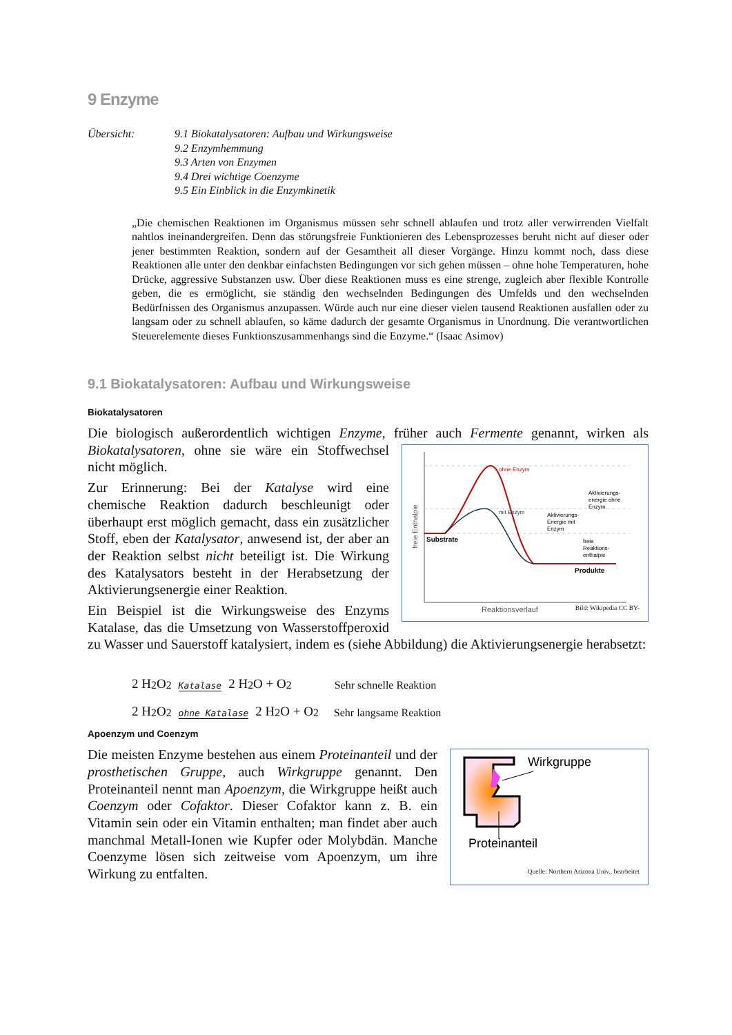9 Enzyme
Übersicht: 9.1 Biokatalysatoren: Aufbau und Wirkungsweise
9.2 Enzymhemmung
9.3 Arten von Enzymen
9.4 Drei wichtige Coenzyme
9.5 Ein Einblick in die Enzymkinetik
„Die chemischen Reaktionen im Organismus müssen sehr schnell ablaufen und trotz aller verwirrenden Vielfalt nahtlos ineinandergreifen. Denn das störungsfreie Funktionieren des Lebensprozesses beruht nicht auf dieser oder jener bestimmten Reaktion, sondern auf der Gesamtheit all dieser Vorgänge. Hinzu kommt noch, dass diese Reaktionen alle unter den denkbar einfachsten Bedingungen vor sich gehen müssen – ohne hohe Temperaturen, hohe Drücke, aggressive Substanzen usw. Über diese Reaktionen muss es eine strenge, zugleich aber flexible Kontrolle geben, die es ermöglicht, sie ständig den wechselnden Bedingungen des Umfelds und den wechselnden Bedürfnissen des Organismus anzupassen. Würde auch nur eine dieser vielen tausend Reaktionen ausfallen oder zu langsam oder zu schnell ablaufen, so käme dadurch der gesamte Organismus in Unordnung. Die verantwortlichen Steuerelemente dieses Funktionszusammenhangs sind die Enzyme.“ (Isaac Asimov)
9.1 Biokatalysatoren: Aufbau und Wirkungsweise
Biokatalysatoren
Die biologisch außerordentlich wichtigen Enzyme, früher auch Fermente genannt, wirken als
ohne Enzym
mit Enzym
Aktivierungs-
energie ohne
Enzym
Aktivierungs-
Energie mit
Enzym
freie
Reaktions-
enthalpie
Substrate
Produkte
Reaktionsverlauf
freie Enthalpie
Bild: Wikipedia CC BY- Biokatalysatoren, ohne sie wäre ein Stoffwechsel nicht möglich.
Zur Erinnerung: Bei der Katalyse wird eine chemische Reaktion dadurch beschleunigt oder überhaupt erst möglich gemacht, dass ein zusätzlicher Stoff, eben der Katalysator, anwesend ist, der aber an der Reaktion selbst nicht beteiligt ist. Die Wirkung des Katalysators besteht in der Herabsetzung der Aktivierungsenergie einer Reaktion.
Ein Beispiel ist die Wirkungsweise des Enzyms Katalase, das die Umsetzung von Wasserstoffperoxid zu Wasser und Sauerstoff katalysiert, indem es (siehe Abbildung) die Aktivierungsenergie herabsetzt:
2 H<sub>2</sub>O<sub>2</sub> Katalase 2 H<sub>2</sub>O + O<sub>2</sub> Sehr schnelle Reaktion
2 H<sub>2</sub>O<sub>2</sub> ohne Katalase 2 H<sub>2</sub>O + O<sub>2</sub> Sehr langsame Reaktion
Apoenzym und Coenzym
Wirkgruppe
Proteinanteil
Quelle: Northern Arizona Univ., bearbeitet Die meisten Enzyme bestehen aus einem Proteinanteil und der prosthetischen Gruppe, auch Wirkgruppe genannt. Den Proteinanteil nennt man Apoenzym, die Wirkgruppe heißt auch Coenzym oder Cofaktor. Dieser Cofaktor kann z. B. ein Vitamin sein oder ein Vitamin enthalten; man findet aber auch manchmal Metall-Ionen wie Kupfer oder Molybdän. Manche Coenzyme lösen sich zeitweise vom Apoenzym, um ihre Wirkung zu entfalten.